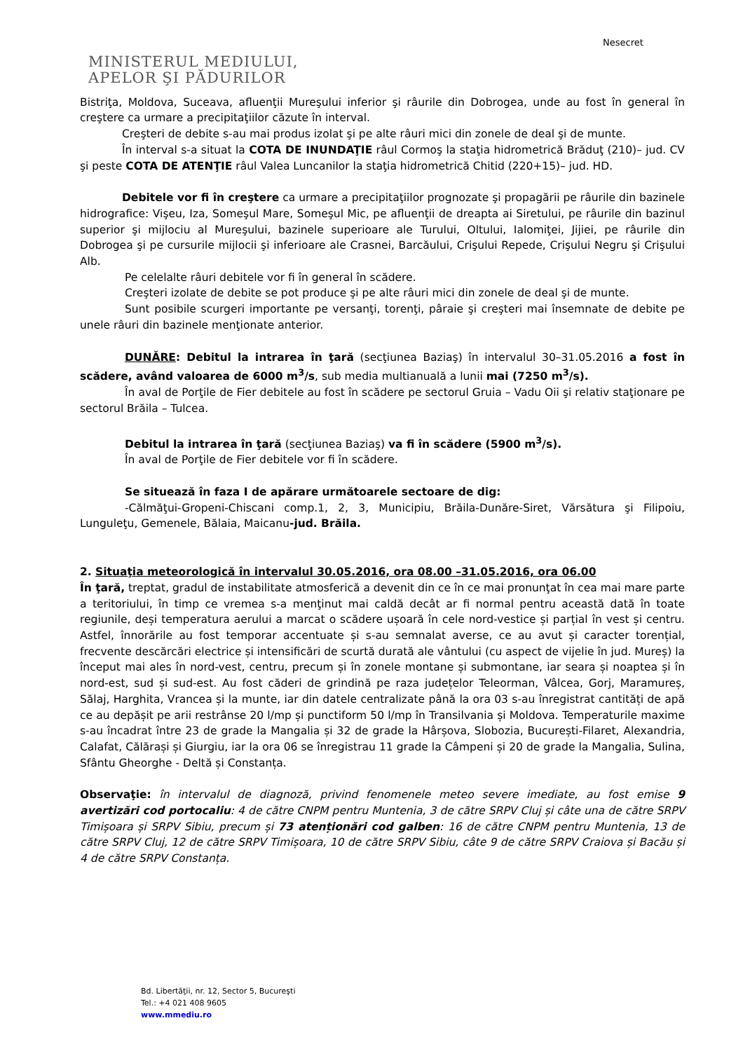Nesecret
MINISTERUL MEDIULUI,
APELOR ŞI PĂDURILOR
Bistriţa, Moldova, Suceava, afluenţii Mureşului inferior şi râurile din Dobrogea, unde au fost în general în creştere ca urmare a precipitaţiilor căzute în interval.
Creşteri de debite s-au mai produs izolat şi pe alte râuri mici din zonele de deal şi de munte.
În interval s-a situat la COTA DE INUNDAŢIE râul Cormoş la staţia hidrometrică Brăduţ (210)– jud. CV şi peste COTA DE ATENŢIE râul Valea Luncanilor la staţia hidrometrică Chitid (220+15)– jud. HD.
Debitele vor fi în creştere ca urmare a precipitaţiilor prognozate şi propagării pe râurile din bazinele hidrografice: Vişeu, Iza, Someşul Mare, Someşul Mic, pe afluenţii de dreapta ai Siretului, pe râurile din bazinul superior şi mijlociu al Mureşului, bazinele superioare ale Turului, Oltului, Ialomiţei, Jijiei, pe râurile din Dobrogea şi pe cursurile mijlocii şi inferioare ale Crasnei, Barcăului, Crişului Repede, Crişului Negru şi Crişului Alb.
Pe celelalte râuri debitele vor fi în general în scădere.
Creşteri izolate de debite se pot produce şi pe alte râuri mici din zonele de deal şi de munte.
Sunt posibile scurgeri importante pe versanţi, torenţi, pâraie şi creşteri mai însemnate de debite pe unele râuri din bazinele menţionate anterior.
DUNĂRE: Debitul la intrarea în ţară (secţiunea Baziaş) în intervalul 30–31.05.2016 a fost în scădere, având valoarea de 6000 m<sup>3</sup>/s, sub media multianuală a lunii mai (7250 m<sup>3</sup>/s).
În aval de Porţile de Fier debitele au fost în scădere pe sectorul Gruia – Vadu Oii şi relativ staţionare pe sectorul Brăila – Tulcea.
Debitul la intrarea în ţară (secţiunea Baziaş) va fi în scădere (5900 m<sup>3</sup>/s).
În aval de Porţile de Fier debitele vor fi în scădere.
Se situează în faza I de apărare următoarele sectoare de dig:
-Călmăţui-Gropeni-Chiscani comp.1, 2, 3, Municipiu, Brăila-Dunăre-Siret, Vărsătura şi Filipoiu, Lunguleţu, Gemenele, Bălaia, Maicanu-jud. Brăila.
2. Situaţia meteorologică în intervalul 30.05.2016, ora 08.00 –31.05.2016, ora 06.00
În ţară, treptat, gradul de instabilitate atmosferică a devenit din ce în ce mai pronunţat în cea mai mare parte a teritoriului, în timp ce vremea s-a menţinut mai caldă decât ar fi normal pentru această dată în toate regiunile, deși temperatura aerului a marcat o scădere ușoară în cele nord-vestice și parțial în vest și centru. Astfel, înnorările au fost temporar accentuate și s-au semnalat averse, ce au avut și caracter torențial, frecvente descărcări electrice și intensificări de scurtă durată ale vântului (cu aspect de vijelie în jud. Mureș) la început mai ales în nord-vest, centru, precum și în zonele montane și submontane, iar seara și noaptea și în nord-est, sud și sud-est. Au fost căderi de grindină pe raza județelor Teleorman, Vâlcea, Gorj, Maramureș, Sălaj, Harghita, Vrancea și la munte, iar din datele centralizate până la ora 03 s-au înregistrat cantități de apă ce au depășit pe arii restrânse 20 l/mp și punctiform 50 l/mp în Transilvania și Moldova. Temperaturile maxime s-au încadrat între 23 de grade la Mangalia și 32 de grade la Hârșova, Slobozia, București-Filaret, Alexandria, Calafat, Călărași și Giurgiu, iar la ora 06 se înregistrau 11 grade la Câmpeni și 20 de grade la Mangalia, Sulina, Sfântu Gheorghe - Deltă și Constanța.
Observaţie: în intervalul de diagnoză, privind fenomenele meteo severe imediate, au fost emise 9 avertizări cod portocaliu: 4 de către CNPM pentru Muntenia, 3 de către SRPV Cluj și câte una de către SRPV Timișoara și SRPV Sibiu, precum și 73 atenționări cod galben: 16 de către CNPM pentru Muntenia, 13 de către SRPV Cluj, 12 de către SRPV Timișoara, 10 de către SRPV Sibiu, câte 9 de către SRPV Craiova și Bacău și 4 de către SRPV Constanța.
Bd. Libertăţii, nr. 12, Sector 5, Bucureşti
Tel.: +4 021 408 9605
www.mmediu.ro